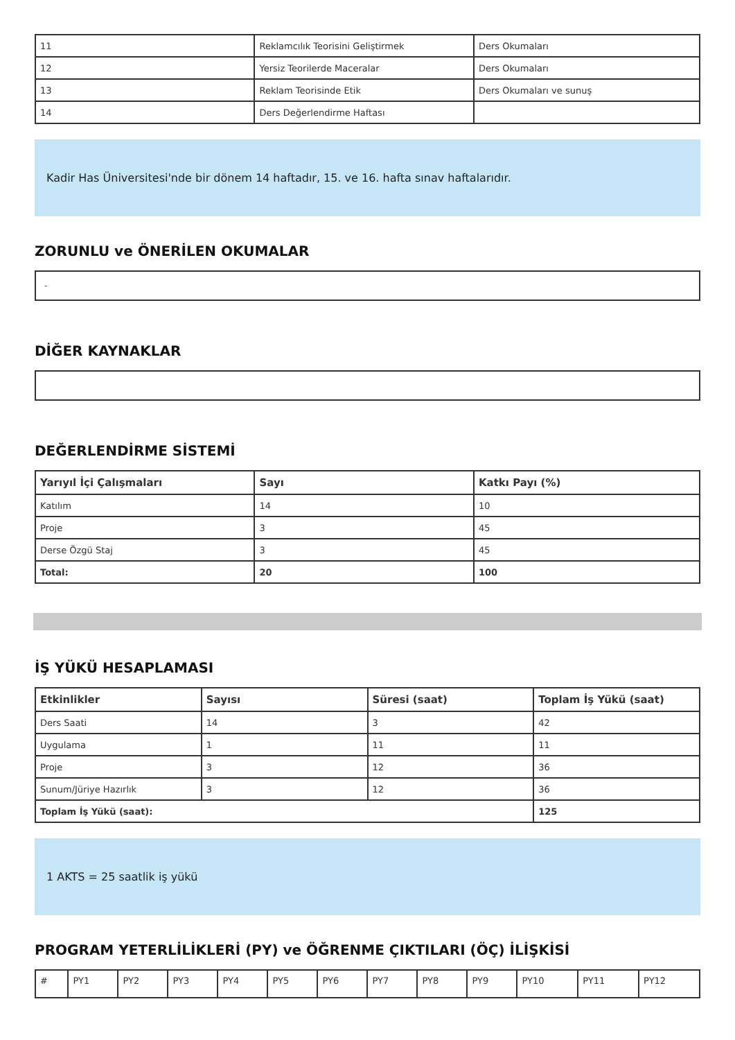| 11 | Reklamcılık Teorisini Geliştirmek | Ders Okumaları |
| 12 | Yersiz Teorilerde Maceralar | Ders Okumaları |
| 13 | Reklam Teorisinde Etik | Ders Okumaları ve sunuş |
| 14 | Ders Değerlendirme Haftası | |
Kadir Has Üniversitesi'nde bir dönem 14 haftadır, 15. ve 16. hafta sınav haftalarıdır.
ZORUNLU ve ÖNERİLEN OKUMALAR
-
DİĞER KAYNAKLAR
DEĞERLENDİRME SİSTEMİ
| Yarıyıl İçi Çalışmaları | Sayı | Katkı Payı (%) |
| --- | --- | --- |
| Katılım | 14 | 10 |
| Proje | 3 | 45 |
| Derse Özgü Staj | 3 | 45 |
| Total: | 20 | 100 |
İŞ YÜKÜ HESAPLAMASI
| Etkinlikler | Sayısı | Süresi (saat) | Toplam İş Yükü (saat) |
| --- | --- | --- | --- |
| Ders Saati | 14 | 3 | 42 |
| Uygulama | 1 | 11 | 11 |
| Proje | 3 | 12 | 36 |
| Sunum/Jüriye Hazırlık | 3 | 12 | 36 |
| Toplam İş Yükü (saat): | | | 125 |
1 AKTS = 25 saatlik iş yükü
PROGRAM YETERLİLİKLERİ (PY) ve ÖĞRENME ÇIKTILARI (ÖÇ) İLİŞKİSİ
| # | PY1 | PY2 | PY3 | PY4 | PY5 | PY6 | PY7 | PY8 | PY9 | PY10 | PY11 | PY12 |